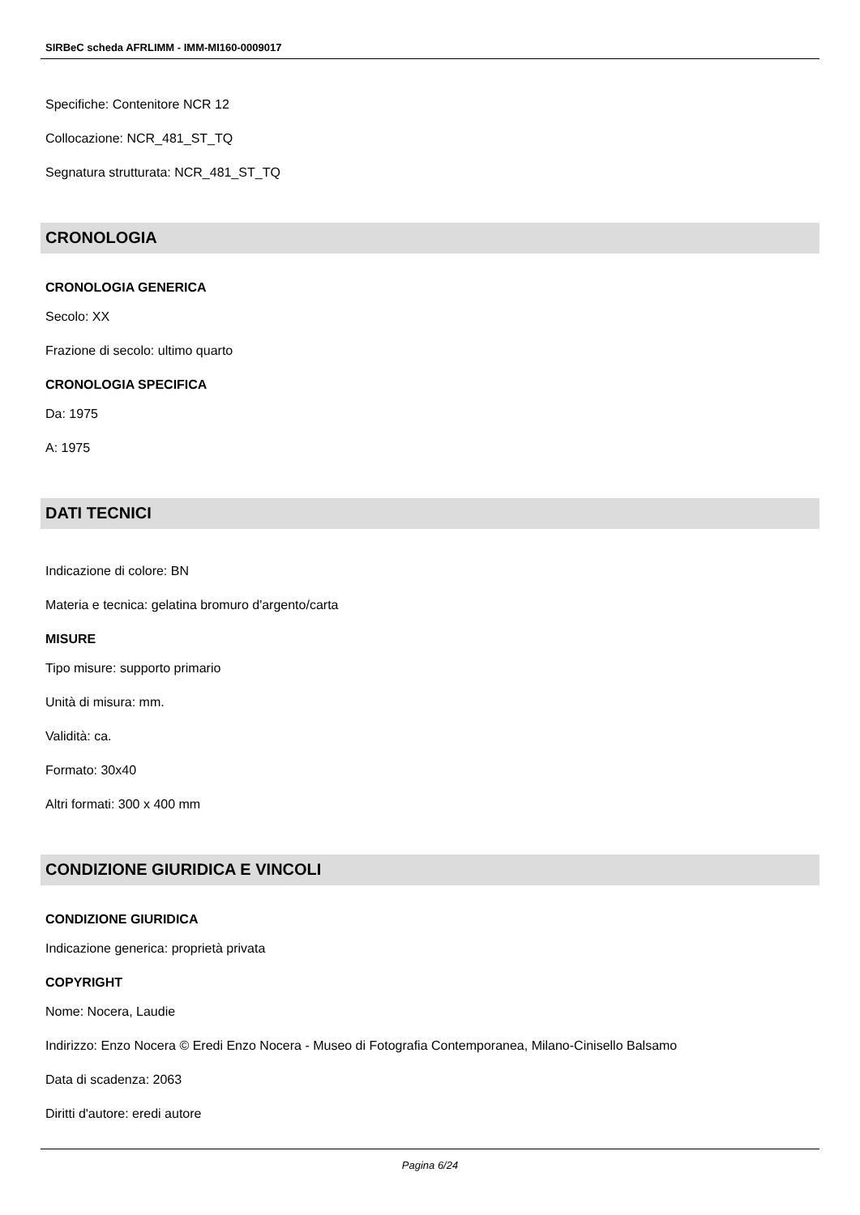SIRBeC scheda AFRLIMM - IMM-MI160-0009017
Specifiche: Contenitore NCR 12
Collocazione: NCR_481_ST_TQ
Segnatura strutturata: NCR_481_ST_TQ
CRONOLOGIA
CRONOLOGIA GENERICA
Secolo: XX
Frazione di secolo: ultimo quarto
CRONOLOGIA SPECIFICA
Da: 1975
A: 1975
DATI TECNICI
Indicazione di colore: BN
Materia e tecnica: gelatina bromuro d'argento/carta
MISURE
Tipo misure: supporto primario
Unità di misura: mm.
Validità: ca.
Formato: 30x40
Altri formati: 300 x 400 mm
CONDIZIONE GIURIDICA E VINCOLI
CONDIZIONE GIURIDICA
Indicazione generica: proprietà privata
COPYRIGHT
Nome: Nocera, Laudie
Indirizzo: Enzo Nocera © Eredi Enzo Nocera - Museo di Fotografia Contemporanea, Milano-Cinisello Balsamo
Data di scadenza: 2063
Diritti d'autore: eredi autore
Pagina 6/24